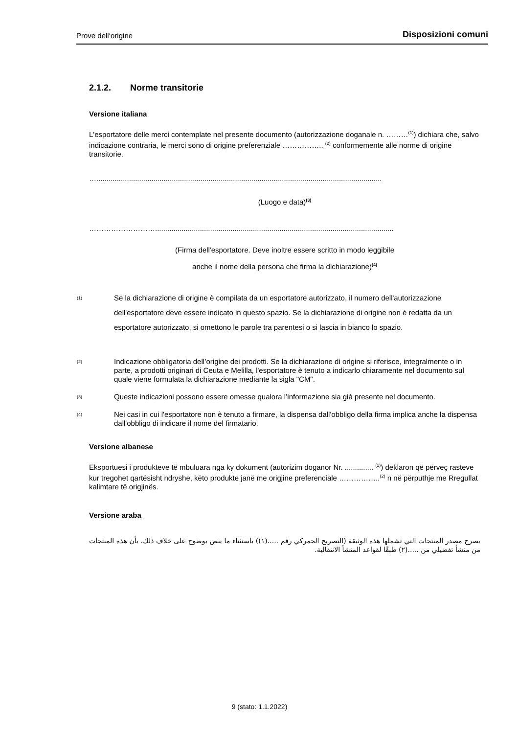Prove dell‘origine
Disposizioni comuni
2.1.2. Norme transitorie
Versione italiana
L'esportatore delle merci contemplate nel presente documento (autorizzazione doganale n. ………<sup>(1)</sup>) dichiara che, salvo indicazione contraria, le merci sono di origine preferenziale …………….. <sup>(2)</sup> conformemente alle norme di origine transitorie.
…............................................................................................................................................
(Luogo e data)<sup>(3)</sup>
……………………….....................................................................................................................
(Firma dell'esportatore. Deve inoltre essere scritto in modo leggibile
anche il nome della persona che firma la dichiarazione)<sup>(4)</sup>
(1)
Se la dichiarazione di origine è compilata da un esportatore autorizzato, il numero dell'autorizzazione dell'esportatore deve essere indicato in questo spazio. Se la dichiarazione di origine non è redatta da un esportatore autorizzato, si omettono le parole tra parentesi o si lascia in bianco lo spazio.
(2)
Indicazione obbligatoria dell’origine dei prodotti. Se la dichiarazione di origine si riferisce, integralmente o in parte, a prodotti originari di Ceuta e Melilla, l'esportatore è tenuto a indicarlo chiaramente nel documento sul quale viene formulata la dichiarazione mediante la sigla "CM".
(3)
Queste indicazioni possono essere omesse qualora l’informazione sia già presente nel documento.
(4)
Nei casi in cui l'esportatore non è tenuto a firmare, la dispensa dall'obbligo della firma implica anche la dispensa dall'obbligo di indicare il nome del firmatario.
Versione albanese
Eksportuesi i produkteve të mbuluara nga ky dokument (autorizim doganor Nr. .............. <sup>(1)</sup>) deklaron që përveç rasteve kur tregohet qartësisht ndryshe, këto produkte janë me origjine preferenciale ……………..<sup>(2)</sup> n në përputhje me Rregullat kalimtare të origjinës.
Versione araba
يصرح مصدر المنتجات التي تشملها هذه الوثيقة (التصريح الجمركي رقم .....(١)) باستثناء ما ينص بوضوح على خلاف ذلك، بأن هذه المنتجات من منشأ تفضيلي من .....(٢) طبقًا لقواعد المنشأ الانتقالية.
9 (stato: 1.1.2022)